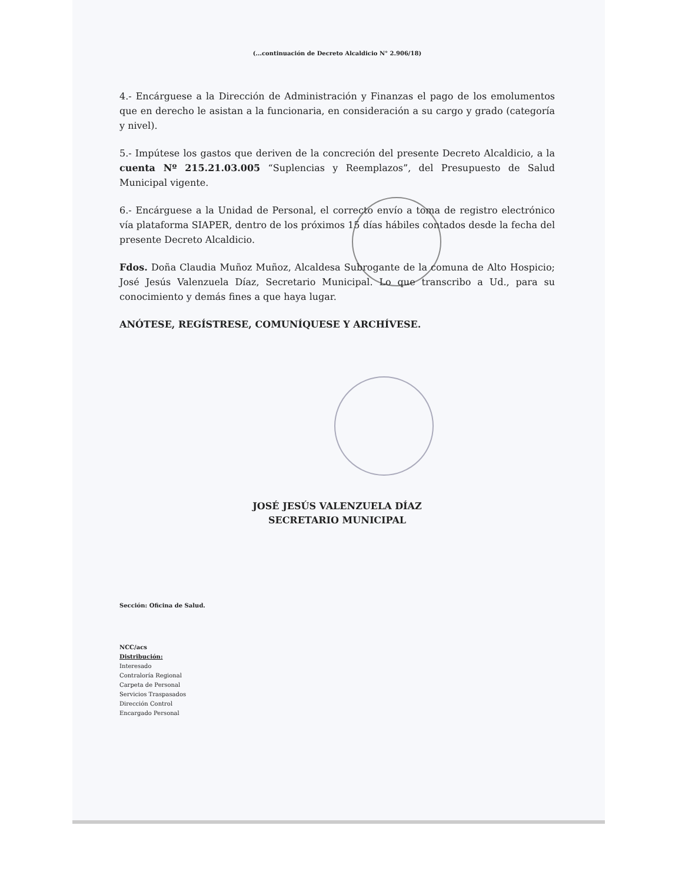(...continuación de Decreto Alcaldicio N° 2.906/18)
4.- Encárguese a la Dirección de Administración y Finanzas el pago de los emolumentos que en derecho le asistan a la funcionaria, en consideración a su cargo y grado (categoría y nivel).
5.- Impútese los gastos que deriven de la concreción del presente Decreto Alcaldicio, a la cuenta Nº 215.21.03.005 “Suplencias y Reemplazos”, del Presupuesto de Salud Municipal vigente.
6.- Encárguese a la Unidad de Personal, el correcto envío a toma de registro electrónico vía plataforma SIAPER, dentro de los próximos 15 días hábiles contados desde la fecha del presente Decreto Alcaldicio.
Fdos. Doña Claudia Muñoz Muñoz, Alcaldesa Subrogante de la comuna de Alto Hospicio; José Jesús Valenzuela Díaz, Secretario Municipal. Lo que transcribo a Ud., para su conocimiento y demás fines a que haya lugar.
ANÓTESE, REGÍSTRESE, COMUNÍQUESE Y ARCHÍVESE.
JOSÉ JESÚS VALENZUELA DÍAZ
SECRETARIO MUNICIPAL
Sección: Oficina de Salud.
NCC/acs
Distribución:
Interesado
Contraloría Regional
Carpeta de Personal
Servicios Traspasados
Dirección Control
Encargado Personal